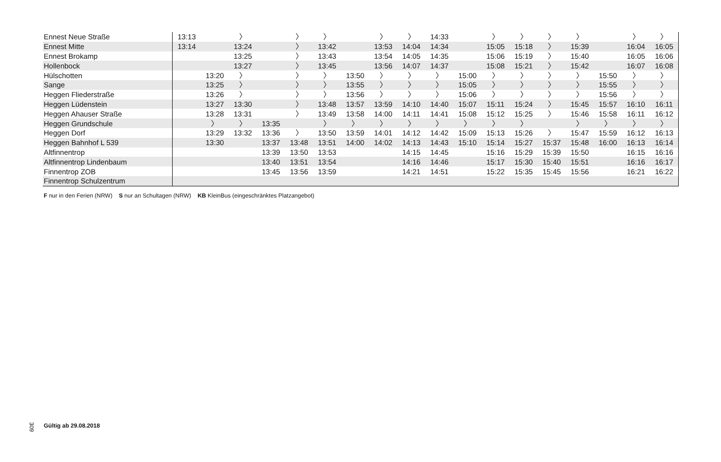| Ennest Neue Straße | 13:13 | | 〉 | | 〉 | 〉 | | 〉 | 〉 | 14:33 | | 〉 | 〉 | 〉 | 〉 | | 〉 | 〉 |
| Ennest Mitte | 13:14 | | 13:24 | | 〉 | 13:42 | | 13:53 | 14:04 | 14:34 | | 15:05 | 15:18 | 〉 | 15:39 | | 16:04 | 16:05 |
| Ennest Brokamp | | | 13:25 | | 〉 | 13:43 | | 13:54 | 14:05 | 14:35 | | 15:06 | 15:19 | 〉 | 15:40 | | 16:05 | 16:06 |
| Hollenbock | | | 13:27 | | 〉 | 13:45 | | 13:56 | 14:07 | 14:37 | | 15:08 | 15:21 | 〉 | 15:42 | | 16:07 | 16:08 |
| Hülschotten | | 13:20 | 〉 | | 〉 | 〉 | 13:50 | 〉 | 〉 | 〉 | 15:00 | 〉 | 〉 | 〉 | 〉 | 15:50 | 〉 | 〉 |
| Sange | | 13:25 | 〉 | | 〉 | 〉 | 13:55 | 〉 | 〉 | 〉 | 15:05 | 〉 | 〉 | 〉 | 〉 | 15:55 | 〉 | 〉 |
| Heggen Fliederstraße | | 13:26 | 〉 | | 〉 | 〉 | 13:56 | 〉 | 〉 | 〉 | 15:06 | 〉 | 〉 | 〉 | 〉 | 15:56 | 〉 | 〉 |
| Heggen Lüdenstein | | 13:27 | 13:30 | | 〉 | 13:48 | 13:57 | 13:59 | 14:10 | 14:40 | 15:07 | 15:11 | 15:24 | 〉 | 15:45 | 15:57 | 16:10 | 16:11 |
| Heggen Ahauser Straße | | 13:28 | 13:31 | | 〉 | 13:49 | 13:58 | 14:00 | 14:11 | 14:41 | 15:08 | 15:12 | 15:25 | 〉 | 15:46 | 15:58 | 16:11 | 16:12 |
| Heggen Grundschule | | 〉 | 〉 | 13:35 | | 〉 | 〉 | 〉 | 〉 | 〉 | 〉 | 〉 | 〉 | | 〉 | 〉 | 〉 | 〉 |
| Heggen Dorf | | 13:29 | 13:32 | 13:36 | 〉 | 13:50 | 13:59 | 14:01 | 14:12 | 14:42 | 15:09 | 15:13 | 15:26 | 〉 | 15:47 | 15:59 | 16:12 | 16:13 |
| Heggen Bahnhof L 539 | | 13:30 | | 13:37 | 13:48 | 13:51 | 14:00 | 14:02 | 14:13 | 14:43 | 15:10 | 15:14 | 15:27 | 15:37 | 15:48 | 16:00 | 16:13 | 16:14 |
| Altfinnentrop | | | | 13:39 | 13:50 | 13:53 | | | 14:15 | 14:45 | | 15:16 | 15:29 | 15:39 | 15:50 | | 16:15 | 16:16 |
| Altfinnentrop Lindenbaum | | | | 13:40 | 13:51 | 13:54 | | | 14:16 | 14:46 | | 15:17 | 15:30 | 15:40 | 15:51 | | 16:16 | 16:17 |
| Finnentrop ZOB | | | | 13:45 | 13:56 | 13:59 | | | 14:21 | 14:51 | | 15:22 | 15:35 | 15:45 | 15:56 | | 16:21 | 16:22 |
| Finnentrop Schulzentrum | | | | | | | | | | | | | | | | | | |
F nur in den Ferien (NRW) S nur an Schultagen (NRW) KB KleinBus (eingeschränktes Platzangebot)
309
Gültig ab 29.08.2018